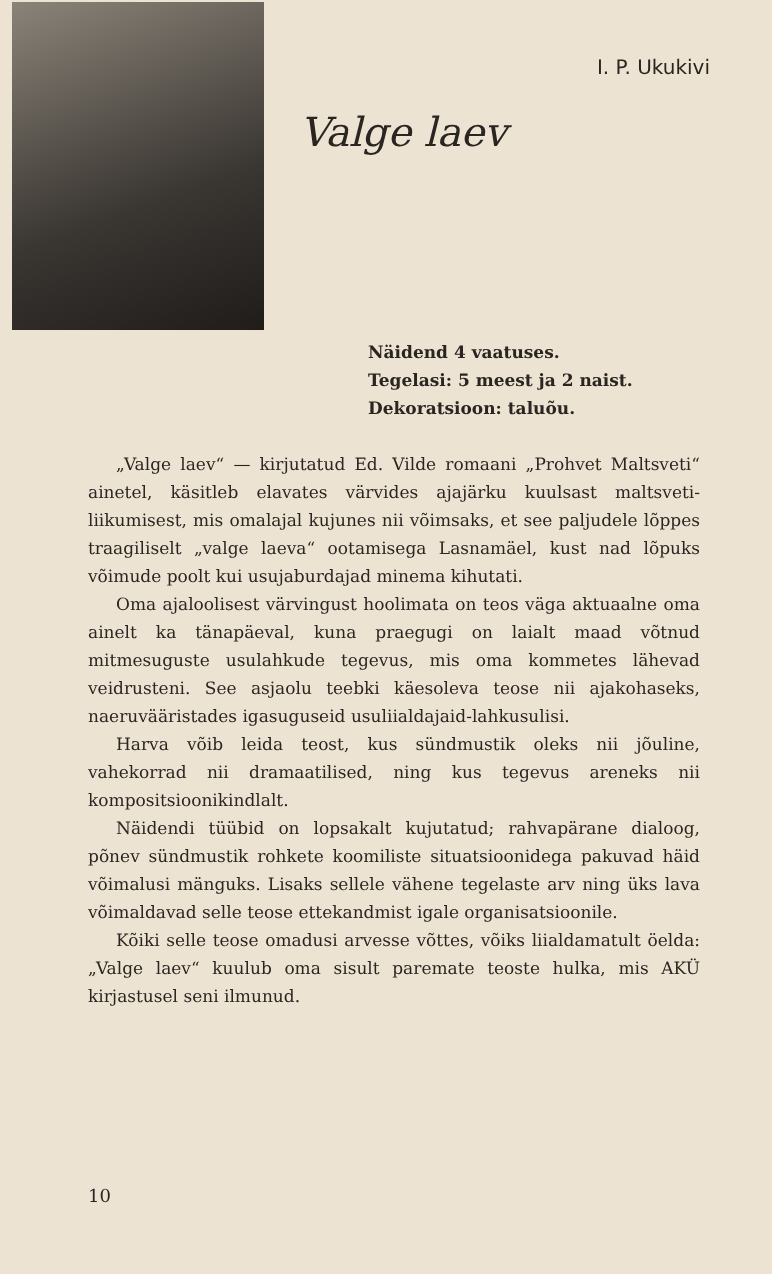I. P. Ukukivi
Valge laev
Näidend 4 vaatuses.
Tegelasi: 5 meest ja 2 naist.
Dekoratsioon: taluõu.
„Valge laev“ — kirjutatud Ed. Vilde romaani „Prohvet Maltsveti“ ainetel, käsitleb elavates värvides ajajärku kuulsast maltsveti-liikumisest, mis omalajal kujunes nii võimsaks, et see paljudele lõppes traagiliselt „valge laeva“ ootamisega Lasnamäel, kust nad lõpuks võimude poolt kui usujaburdajad minema kihutati.
Oma ajaloolisest värvingust hoolimata on teos väga aktuaalne oma ainelt ka tänapäeval, kuna praegugi on laialt maad võtnud mitmesuguste usulahkude tegevus, mis oma kommetes lähevad veidrusteni. See asjaolu teebki käesoleva teose nii ajakohaseks, naeruvääristades igasuguseid usuliialdajaid-lahkusulisi.
Harva võib leida teost, kus sündmustik oleks nii jõuline, vahekorrad nii dramaatilised, ning kus tegevus areneks nii kompositsioonikindlalt.
Näidendi tüübid on lopsakalt kujutatud; rahvapärane dialoog, põnev sündmustik rohkete koomiliste situatsioonidega pakuvad häid võimalusi mänguks. Lisaks sellele vähene tegelaste arv ning üks lava võimaldavad selle teose ettekandmist igale organisatsioonile.
Kõiki selle teose omadusi arvesse võttes, võiks liialdamatult öelda: „Valge laev“ kuulub oma sisult paremate teoste hulka, mis AKÜ kirjastusel seni ilmunud.
10